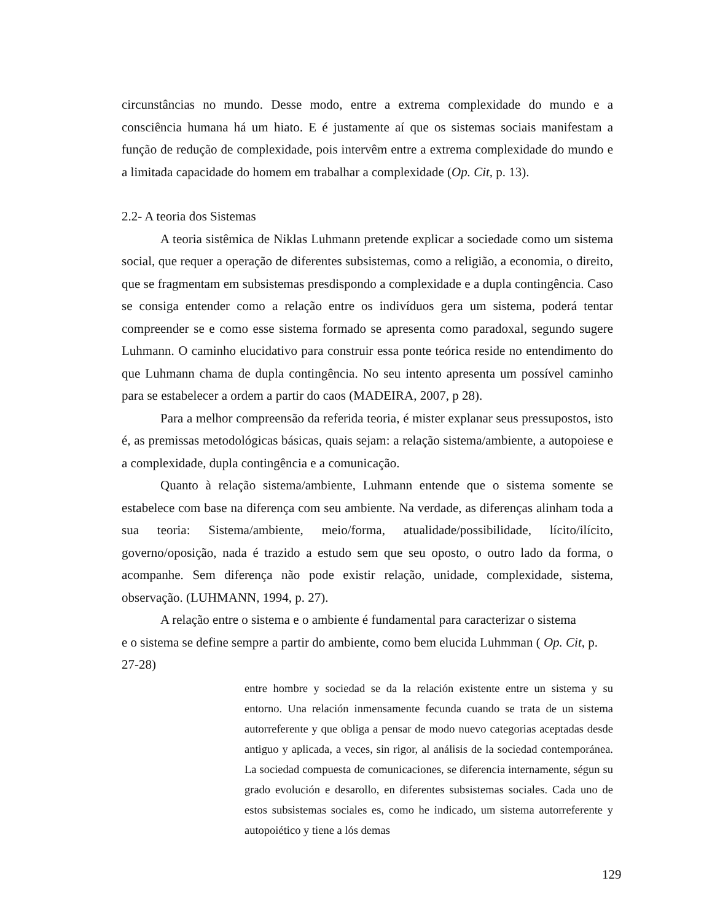circunstâncias no mundo. Desse modo, entre a extrema complexidade do mundo e a consciência humana há um hiato. E é justamente aí que os sistemas sociais manifestam a função de redução de complexidade, pois intervêm entre a extrema complexidade do mundo e a limitada capacidade do homem em trabalhar a complexidade (Op. Cit, p. 13).
2.2- A teoria dos Sistemas
A teoria sistêmica de Niklas Luhmann pretende explicar a sociedade como um sistema social, que requer a operação de diferentes subsistemas, como a religião, a economia, o direito, que se fragmentam em subsistemas presdispondo a complexidade e a dupla contingência. Caso se consiga entender como a relação entre os indivíduos gera um sistema, poderá tentar compreender se e como esse sistema formado se apresenta como paradoxal, segundo sugere Luhmann. O caminho elucidativo para construir essa ponte teórica reside no entendimento do que Luhmann chama de dupla contingência. No seu intento apresenta um possível caminho para se estabelecer a ordem a partir do caos (MADEIRA, 2007, p 28).
Para a melhor compreensão da referida teoria, é mister explanar seus pressupostos, isto é, as premissas metodológicas básicas, quais sejam: a relação sistema/ambiente, a autopoiese e a complexidade, dupla contingência e a comunicação.
Quanto à relação sistema/ambiente, Luhmann entende que o sistema somente se estabelece com base na diferença com seu ambiente. Na verdade, as diferenças alinham toda a sua teoria: Sistema/ambiente, meio/forma, atualidade/possibilidade, lícito/ilícito, governo/oposição, nada é trazido a estudo sem que seu oposto, o outro lado da forma, o acompanhe. Sem diferença não pode existir relação, unidade, complexidade, sistema, observação. (LUHMANN, 1994, p. 27).
A relação entre o sistema e o ambiente é fundamental para caracterizar o sistema
e o sistema se define sempre a partir do ambiente, como bem elucida Luhmman ( Op. Cit, p. 27-28)
entre hombre y sociedad se da la relación existente entre un sistema y su entorno. Una relación inmensamente fecunda cuando se trata de un sistema autorreferente y que obliga a pensar de modo nuevo categorias aceptadas desde antiguo y aplicada, a veces, sin rigor, al análisis de la sociedad contemporánea. La sociedad compuesta de comunicaciones, se diferencia internamente, ségun su grado evolución e desarollo, en diferentes subsistemas sociales. Cada uno de estos subsistemas sociales es, como he indicado, um sistema autorreferente y autopoiético y tiene a lós demas
129